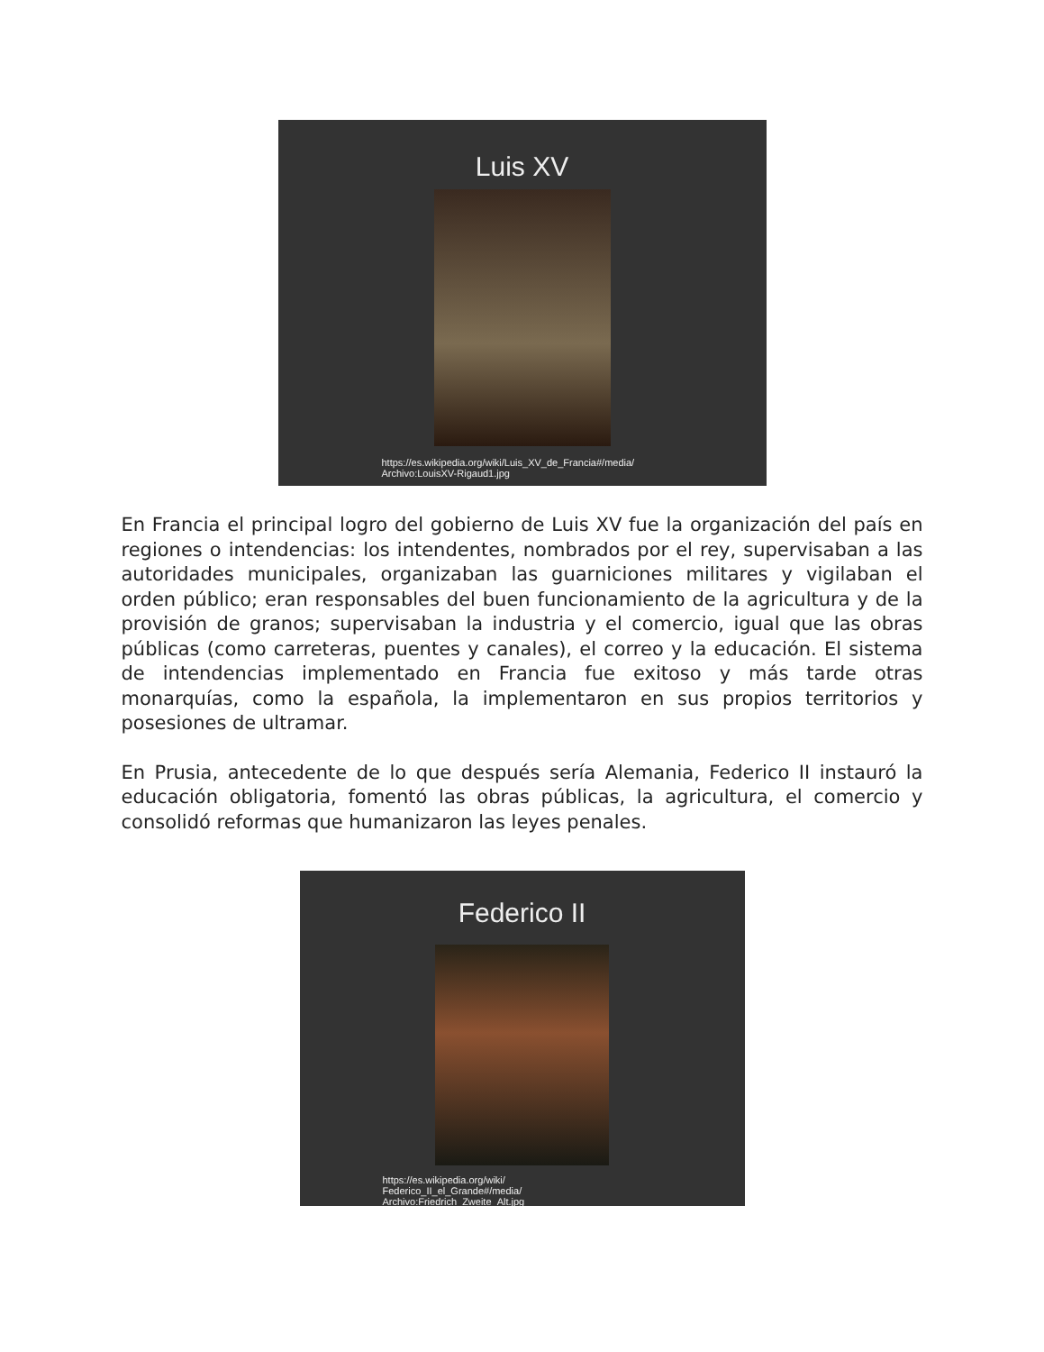Luis XV
https://es.wikipedia.org/wiki/Luis_XV_de_Francia#/media/
Archivo:LouisXV-Rigaud1.jpg
En Francia el principal logro del gobierno de Luis XV fue la organización del país en regiones o intendencias: los intendentes, nombrados por el rey, supervisaban a las autoridades municipales, organizaban las guarniciones militares y vigilaban el orden público; eran responsables del buen funcionamiento de la agricultura y de la provisión de granos; supervisaban la industria y el comercio, igual que las obras públicas (como carreteras, puentes y canales), el correo y la educación. El sistema de intendencias implementado en Francia fue exitoso y más tarde otras monarquías, como la española, la implementaron en sus propios territorios y posesiones de ultramar.
En Prusia, antecedente de lo que después sería Alemania, Federico II instauró la educación obligatoria, fomentó las obras públicas, la agricultura, el comercio y consolidó reformas que humanizaron las leyes penales.
Federico II
https://es.wikipedia.org/wiki/
Federico_II_el_Grande#/media/
Archivo:Friedrich_Zweite_Alt.jpg